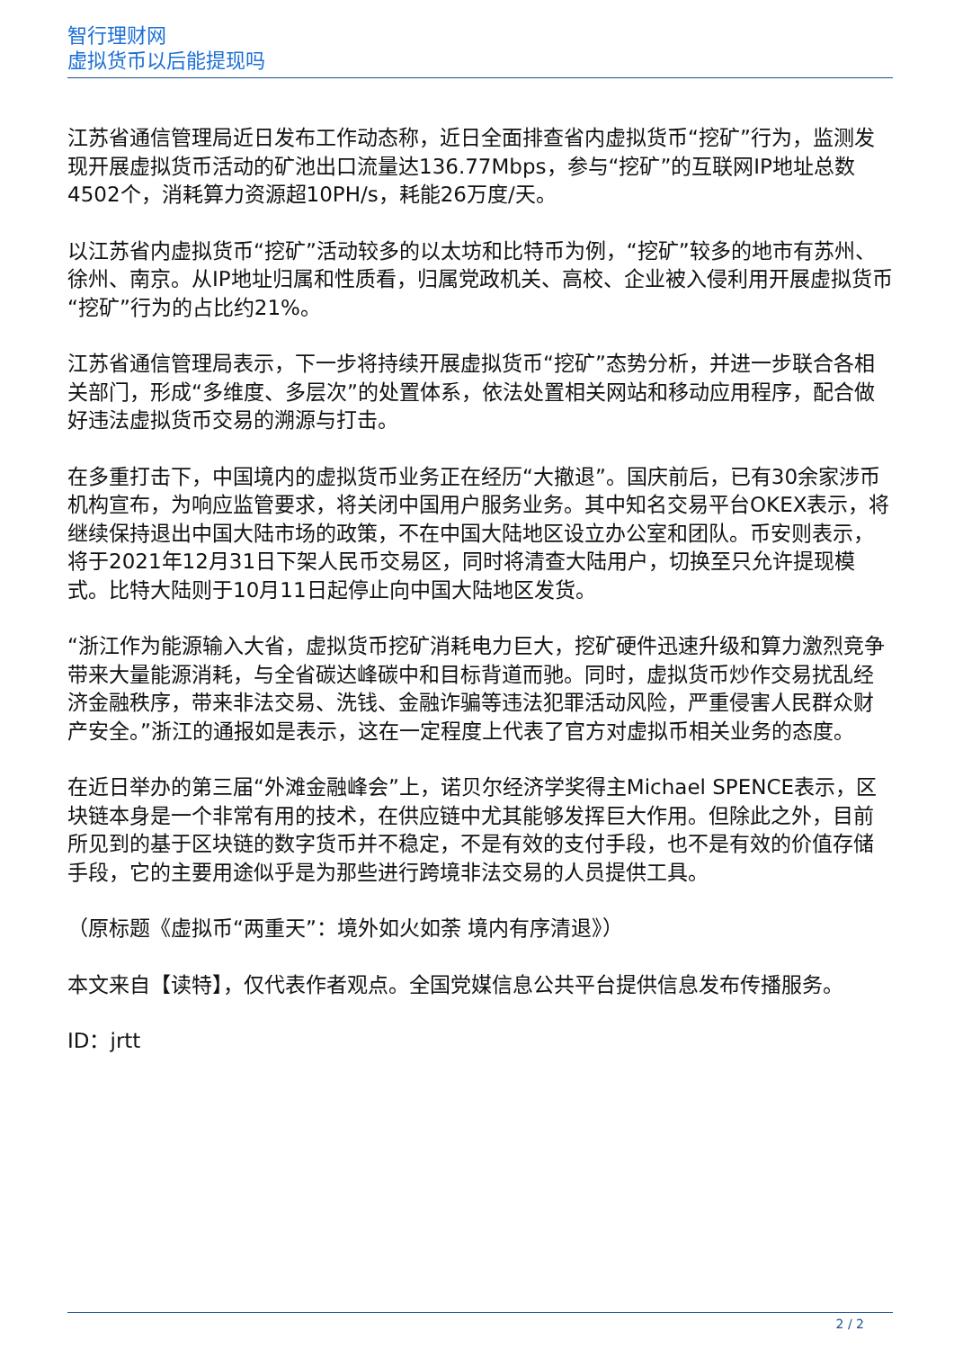智行理财网
虚拟货币以后能提现吗
江苏省通信管理局近日发布工作动态称，近日全面排查省内虚拟货币“挖矿”行为，监测发现开展虚拟货币活动的矿池出口流量达136.77Mbps，参与“挖矿”的互联网IP地址总数4502个，消耗算力资源超10PH/s，耗能26万度/天。
以江苏省内虚拟货币“挖矿”活动较多的以太坊和比特币为例，“挖矿”较多的地市有苏州、徐州、南京。从IP地址归属和性质看，归属党政机关、高校、企业被入侵利用开展虚拟货币“挖矿”行为的占比约21%。
江苏省通信管理局表示，下一步将持续开展虚拟货币“挖矿”态势分析，并进一步联合各相关部门，形成“多维度、多层次”的处置体系，依法处置相关网站和移动应用程序，配合做好违法虚拟货币交易的溯源与打击。
在多重打击下，中国境内的虚拟货币业务正在经历“大撤退”。国庆前后，已有30余家涉币机构宣布，为响应监管要求，将关闭中国用户服务业务。其中知名交易平台OKEX表示，将继续保持退出中国大陆市场的政策，不在中国大陆地区设立办公室和团队。币安则表示，将于2021年12月31日下架人民币交易区，同时将清查大陆用户，切换至只允许提现模式。比特大陆则于10月11日起停止向中国大陆地区发货。
“浙江作为能源输入大省，虚拟货币挖矿消耗电力巨大，挖矿硬件迅速升级和算力激烈竞争带来大量能源消耗，与全省碳达峰碳中和目标背道而驰。同时，虚拟货币炒作交易扰乱经济金融秩序，带来非法交易、洗钱、金融诈骗等违法犯罪活动风险，严重侵害人民群众财产安全。”浙江的通报如是表示，这在一定程度上代表了官方对虚拟币相关业务的态度。
在近日举办的第三届“外滩金融峰会”上，诺贝尔经济学奖得主Michael SPENCE表示，区块链本身是一个非常有用的技术，在供应链中尤其能够发挥巨大作用。但除此之外，目前所见到的基于区块链的数字货币并不稳定，不是有效的支付手段，也不是有效的价值存储手段，它的主要用途似乎是为那些进行跨境非法交易的人员提供工具。
（原标题《虚拟币“两重天”：境外如火如荼 境内有序清退》）
本文来自【读特】，仅代表作者观点。全国党媒信息公共平台提供信息发布传播服务。
ID：jrtt
2 / 2